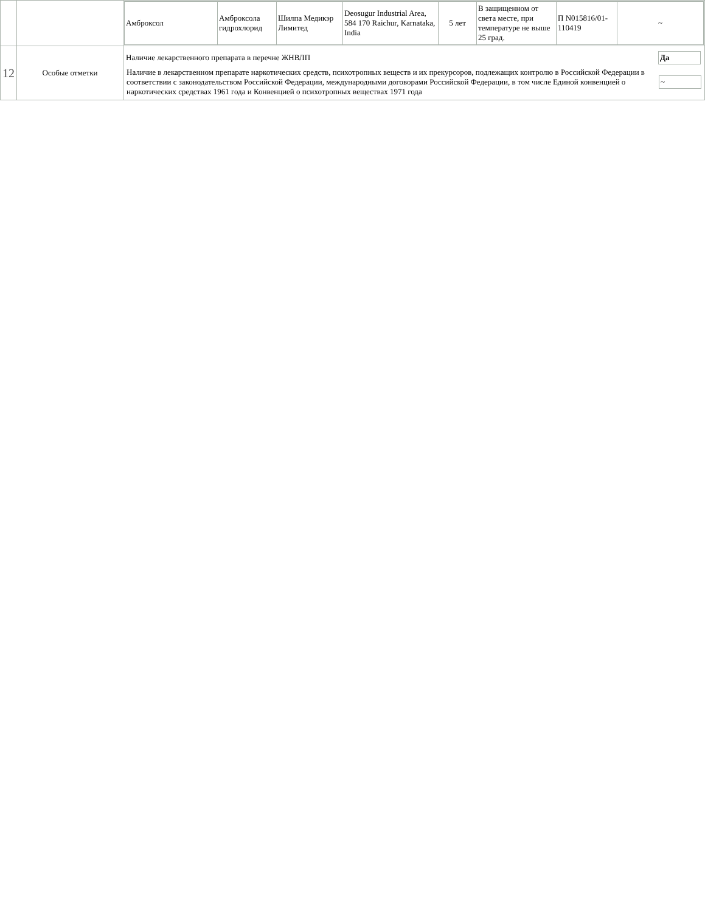| | | / Амброксол / Амброксола гидрохлорид / Шилпа Медикэр Лимитед / Deosugur Industrial Area, 584 170 Raichur, Karnataka, India / 5 лет / В защищенном от света месте, при температуре не выше 25 град. / П N015816/01-110419 / ~ / |
| 12 | Особые отметки | / Наличие лекарственного препарата в перечне ЖНВЛП / Да / / Наличие в лекарственном препарате наркотических средств, психотропных веществ и их прекурсоров, подлежащих контролю в Российской Федерации в соответствии с законодательством Российской Федерации, международными договорами Российской Федерации, в том числе Единой конвенцией о наркотических средствах 1961 года и Конвенцией о психотропных веществах 1971 года / ~ / |